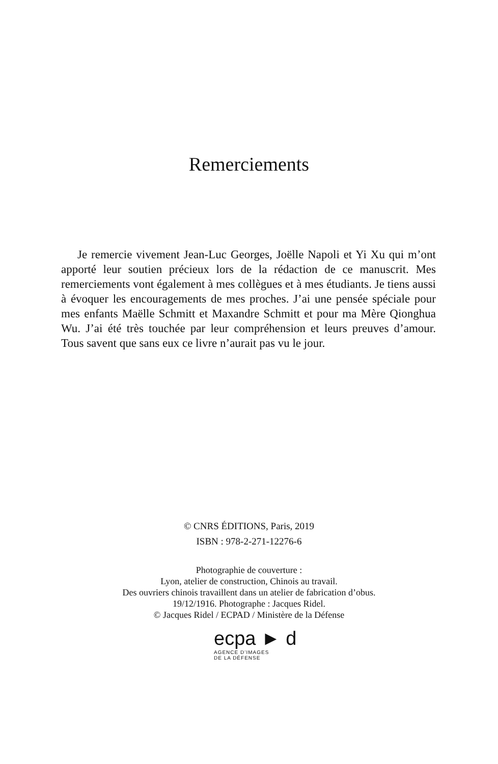Remerciements
Je remercie vivement Jean-Luc Georges, Joëlle Napoli et Yi Xu qui m’ont apporté leur soutien précieux lors de la rédaction de ce manuscrit. Mes remerciements vont également à mes collègues et à mes étudiants. Je tiens aussi à évoquer les encouragements de mes proches. J’ai une pensée spéciale pour mes enfants Maëlle Schmitt et Maxandre Schmitt et pour ma Mère Qionghua Wu. J’ai été très touchée par leur compréhension et leurs preuves d’amour. Tous savent que sans eux ce livre n’aurait pas vu le jour.
© CNRS ÉDITIONS, Paris, 2019
ISBN : 978-2-271-12276-6
Photographie de couverture :
Lyon, atelier de construction, Chinois au travail.
Des ouvriers chinois travaillent dans un atelier de fabrication d’obus.
19/12/1916. Photographe : Jacques Ridel.
© Jacques Ridel / ECPAD / Ministère de la Défense
ecpa ► d
AGENCE D’IMAGES
DE LA DÉFENSE